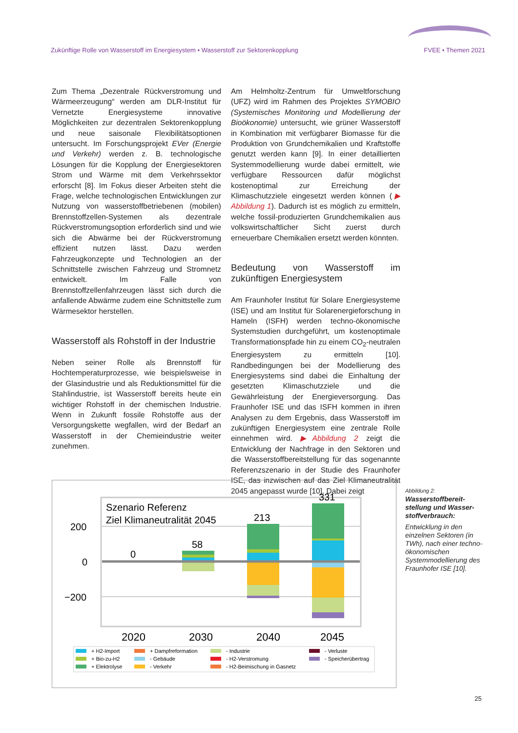Zukünftige Rolle von Wasserstoff im Energiesystem • Wasserstoff zur Sektorenkopplung FVEE • Themen 2021
Zum Thema „Dezentrale Rückverstromung und Wärmeerzeugung“ werden am DLR-Institut für Vernetzte Energiesysteme innovative Möglichkeiten zur dezentralen Sektorenkopplung und neue saisonale Flexibilitätsoptionen untersucht. Im Forschungsprojekt EVer (Energie und Verkehr) werden z. B. technologische Lösungen für die Kopplung der Energiesektoren Strom und Wärme mit dem Verkehrssektor erforscht [8]. Im Fokus dieser Arbeiten steht die Frage, welche technologischen Entwicklungen zur Nutzung von wasserstoffbetriebenen (mobilen) Brennstoffzellen-Systemen als dezentrale Rückverstromungsoption erforderlich sind und wie sich die Abwärme bei der Rückverstromung effizient nutzen lässt. Dazu werden Fahrzeugkonzepte und Technologien an der Schnittstelle zwischen Fahrzeug und Stromnetz entwickelt. Im Falle von Brennstoffzellenfahrzeugen lässt sich durch die anfallende Abwärme zudem eine Schnittstelle zum Wärmesektor herstellen.
Wasserstoff als Rohstoff in der Industrie
Neben seiner Rolle als Brennstoff für Hochtemperaturprozesse, wie beispielsweise in der Glasindustrie und als Reduktionsmittel für die Stahlindustrie, ist Wasserstoff bereits heute ein wichtiger Rohstoff in der chemischen Industrie. Wenn in Zukunft fossile Rohstoffe aus der Versorgungskette wegfallen, wird der Bedarf an Wasserstoff in der Chemieindustrie weiter zunehmen.
Am Helmholtz-Zentrum für Umweltforschung (UFZ) wird im Rahmen des Projektes SYMOBIO (Systemisches Monitoring und Modellierung der Bioökonomie) untersucht, wie grüner Wasserstoff in Kombination mit verfügbarer Biomasse für die Produktion von Grundchemikalien und Kraftstoffe genutzt werden kann [9]. In einer detaillierten Systemmodellierung wurde dabei ermittelt, wie verfügbare Ressourcen dafür möglichst kostenoptimal zur Erreichung der Klimaschutzziele eingesetzt werden können (▶ Abbildung 1). Dadurch ist es möglich zu ermitteln, welche fossil-produzierten Grundchemikalien aus volkswirtschaftlicher Sicht zuerst durch erneuerbare Chemikalien ersetzt werden könnten.
Bedeutung von Wasserstoff im zukünftigen Energiesystem
Am Fraunhofer Institut für Solare Energiesysteme (ISE) und am Institut für Solarenergieforschung in Hameln (ISFH) werden techno-ökonomische Systemstudien durchgeführt, um kostenoptimale Transformationspfade hin zu einem CO<sub>2</sub>-neutralen Energiesystem zu ermitteln [10]. Randbedingungen bei der Modellierung des Energiesystems sind dabei die Einhaltung der gesetzten Klimaschutzziele und die Gewährleistung der Energieversorgung. Das Fraunhofer ISE und das ISFH kommen in ihren Analysen zu dem Ergebnis, dass Wasserstoff im zukünftigen Energiesystem eine zentrale Rolle einnehmen wird. ▶Abbildung 2 zeigt die Entwicklung der Nachfrage in den Sektoren und die Wasserstoffbereitstellung für das sogenannte Referenzszenario in der Studie des Fraunhofer ISE, das inzwischen auf das Ziel Klimaneutralität 2045 angepasst wurde [10]. Dabei zeigt
Szenario Referenz
Ziel Klimaneutralität 2045
200
0
−200
0
58
213
331
2020
2030
2040
2045
+ H2-Import
+ Bio-zu-H2
+ Elektrolyse
+ Dampfreformation
- Gebäude
- Verkehr
- Industrie
- H2-Verstromung
- H2-Beimischung in Gasnetz
- Verluste
- Speicherübertrag
Abbildung 2:
Wasserstoffbereit­stellung und Wasser­stoffverbrauch:
Entwicklung in den einzelnen Sektoren (in TWh), nach einer techno-ökonomischen Systemmodellierung des Fraunhofer ISE [10].
25